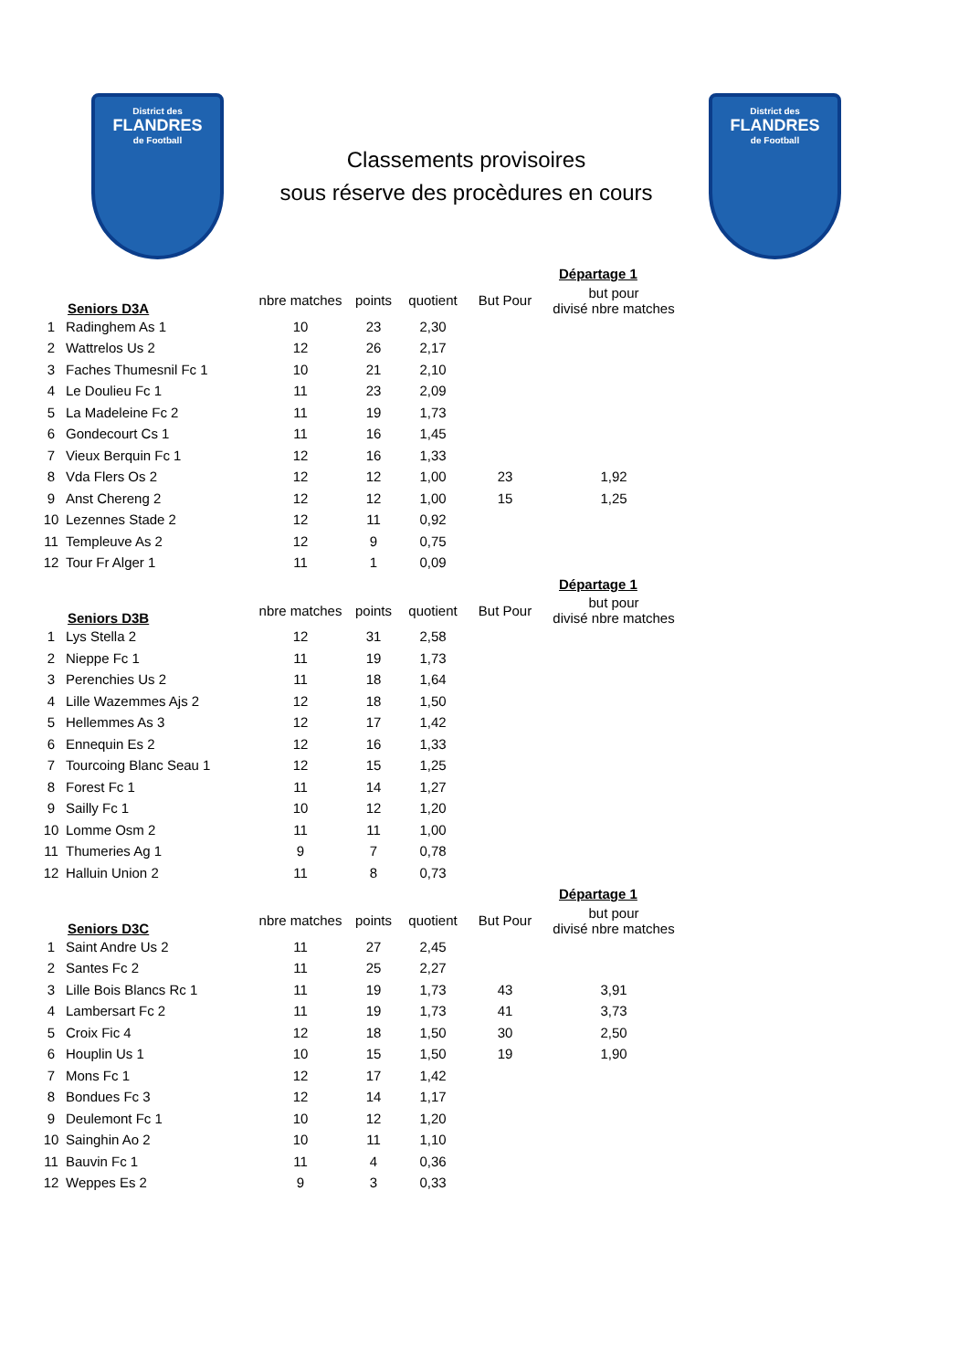District des
FLANDRES
de Football
Classements provisoires
sous réserve des procèdures en cours
District des
FLANDRES
de Football
| | | | | | | Départage 1 |
| | Seniors D3A | nbre matches | points | quotient | But Pour | but pour divisé nbre matches |
| 1 | Radinghem As 1 | 10 | 23 | 2,30 | | |
| 2 | Wattrelos Us 2 | 12 | 26 | 2,17 | | |
| 3 | Faches Thumesnil Fc 1 | 10 | 21 | 2,10 | | |
| 4 | Le Doulieu Fc 1 | 11 | 23 | 2,09 | | |
| 5 | La Madeleine Fc 2 | 11 | 19 | 1,73 | | |
| 6 | Gondecourt Cs 1 | 11 | 16 | 1,45 | | |
| 7 | Vieux Berquin Fc 1 | 12 | 16 | 1,33 | | |
| 8 | Vda Flers Os 2 | 12 | 12 | 1,00 | 23 | 1,92 |
| 9 | Anst Chereng 2 | 12 | 12 | 1,00 | 15 | 1,25 |
| 10 | Lezennes Stade 2 | 12 | 11 | 0,92 | | |
| 11 | Templeuve As 2 | 12 | 9 | 0,75 | | |
| 12 | Tour Fr Alger 1 | 11 | 1 | 0,09 | | |
| | | | | | | Départage 1 |
| | Seniors D3B | nbre matches | points | quotient | But Pour | but pour divisé nbre matches |
| 1 | Lys Stella 2 | 12 | 31 | 2,58 | | |
| 2 | Nieppe Fc 1 | 11 | 19 | 1,73 | | |
| 3 | Perenchies Us 2 | 11 | 18 | 1,64 | | |
| 4 | Lille Wazemmes Ajs 2 | 12 | 18 | 1,50 | | |
| 5 | Hellemmes As 3 | 12 | 17 | 1,42 | | |
| 6 | Ennequin Es 2 | 12 | 16 | 1,33 | | |
| 7 | Tourcoing Blanc Seau 1 | 12 | 15 | 1,25 | | |
| 8 | Forest Fc 1 | 11 | 14 | 1,27 | | |
| 9 | Sailly Fc 1 | 10 | 12 | 1,20 | | |
| 10 | Lomme Osm 2 | 11 | 11 | 1,00 | | |
| 11 | Thumeries Ag 1 | 9 | 7 | 0,78 | | |
| 12 | Halluin Union 2 | 11 | 8 | 0,73 | | |
| | | | | | | Départage 1 |
| | Seniors D3C | nbre matches | points | quotient | But Pour | but pour divisé nbre matches |
| 1 | Saint Andre Us 2 | 11 | 27 | 2,45 | | |
| 2 | Santes Fc 2 | 11 | 25 | 2,27 | | |
| 3 | Lille Bois Blancs Rc 1 | 11 | 19 | 1,73 | 43 | 3,91 |
| 4 | Lambersart Fc 2 | 11 | 19 | 1,73 | 41 | 3,73 |
| 5 | Croix Fic 4 | 12 | 18 | 1,50 | 30 | 2,50 |
| 6 | Houplin Us 1 | 10 | 15 | 1,50 | 19 | 1,90 |
| 7 | Mons Fc 1 | 12 | 17 | 1,42 | | |
| 8 | Bondues Fc 3 | 12 | 14 | 1,17 | | |
| 9 | Deulemont Fc 1 | 10 | 12 | 1,20 | | |
| 10 | Sainghin Ao 2 | 10 | 11 | 1,10 | | |
| 11 | Bauvin Fc 1 | 11 | 4 | 0,36 | | |
| 12 | Weppes Es 2 | 9 | 3 | 0,33 | | |